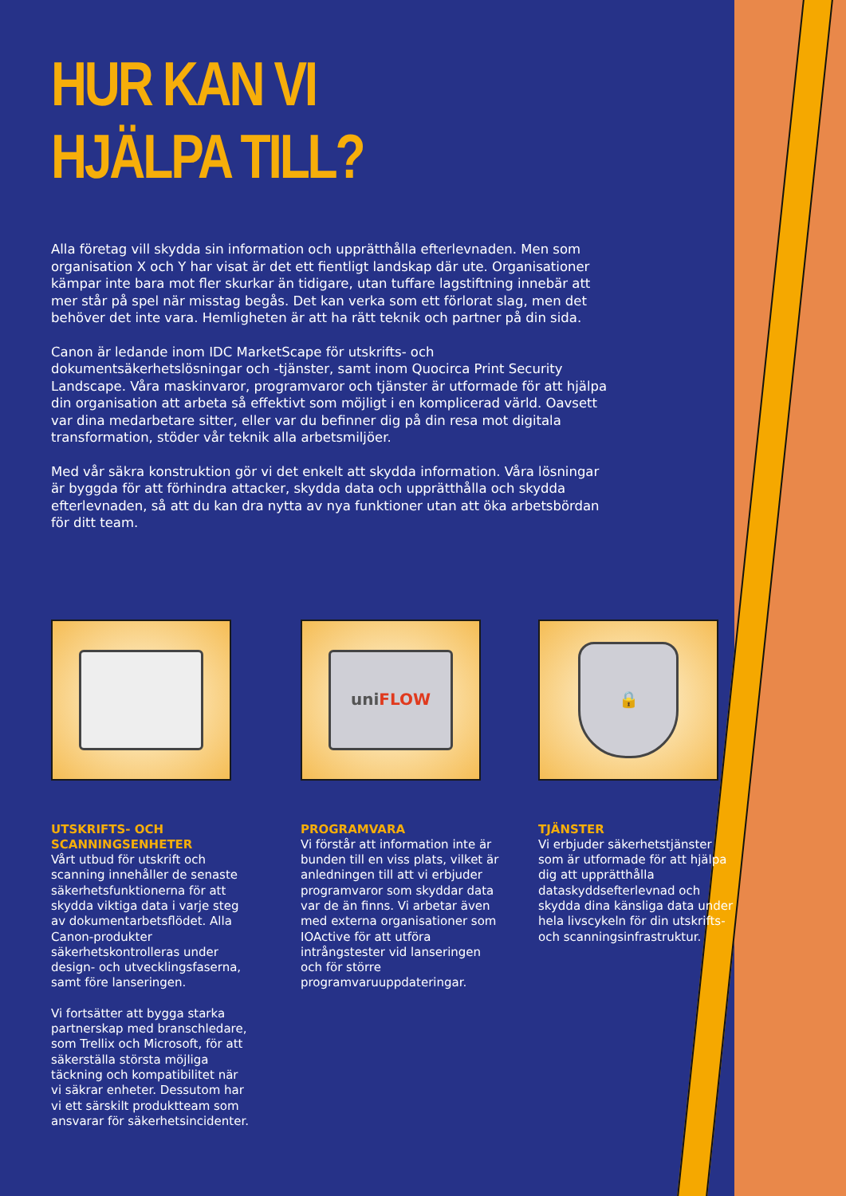HUR KAN VI HJÄLPA TILL?
Alla företag vill skydda sin information och upprätthålla efterlevnaden. Men som organisation X och Y har visat är det ett fientligt landskap där ute. Organisationer kämpar inte bara mot fler skurkar än tidigare, utan tuffare lagstiftning innebär att mer står på spel när misstag begås. Det kan verka som ett förlorat slag, men det behöver det inte vara. Hemligheten är att ha rätt teknik och partner på din sida.
Canon är ledande inom IDC MarketScape för utskrifts- och dokumentsäkerhetslösningar och -tjänster, samt inom Quocirca Print Security Landscape. Våra maskinvaror, programvaror och tjänster är utformade för att hjälpa din organisation att arbeta så effektivt som möjligt i en komplicerad värld. Oavsett var dina medarbetare sitter, eller var du befinner dig på din resa mot digitala transformation, stöder vår teknik alla arbetsmiljöer.
Med vår säkra konstruktion gör vi det enkelt att skydda information. Våra lösningar är byggda för att förhindra attacker, skydda data och upprätthålla och skydda efterlevnaden, så att du kan dra nytta av nya funktioner utan att öka arbetsbördan för ditt team.
UTSKRIFTS- OCH SCANNINGSENHETER
Vårt utbud för utskrift och scanning innehåller de senaste säkerhetsfunktionerna för att skydda viktiga data i varje steg av dokumentarbetsflödet. Alla Canon-produkter säkerhetskontrolleras under design- och utvecklingsfaserna, samt före lanseringen.
Vi fortsätter att bygga starka partnerskap med branschledare, som Trellix och Microsoft, för att säkerställa största möjliga täckning och kompatibilitet när vi säkrar enheter. Dessutom har vi ett särskilt produktteam som ansvarar för säkerhetsincidenter.
uni FLOW
PROGRAMVARA
Vi förstår att information inte är bunden till en viss plats, vilket är anledningen till att vi erbjuder programvaror som skyddar data var de än finns. Vi arbetar även med externa organisationer som IOActive för att utföra intrångstester vid lanseringen och för större programvaruuppdateringar.
🔒
TJÄNSTER
Vi erbjuder säkerhetstjänster som är utformade för att hjälpa dig att upprätthålla dataskyddsefterlevnad och skydda dina känsliga data under hela livscykeln för din utskrifts- och scanningsinfrastruktur.